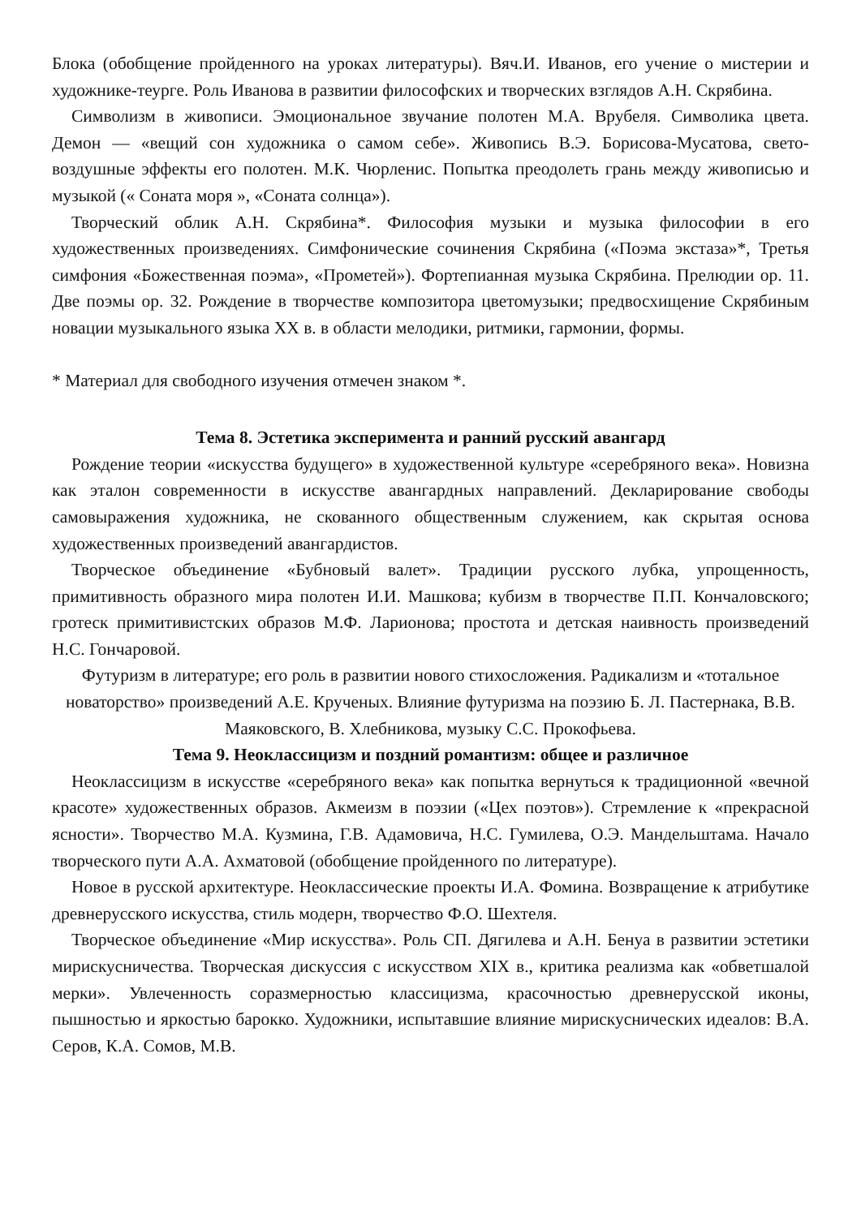Блока (обобщение пройденного на уроках литературы). Вяч.И. Иванов, его учение о мистерии и художнике-теурге. Роль Иванова в развитии философских и творческих взглядов А.Н. Скрябина.
Символизм в живописи. Эмоциональное звучание полотен М.А. Врубеля. Символика цвета. Демон — «вещий сон художника о самом себе». Живопись В.Э. Борисова-Мусатова, свето-воздушные эффекты его полотен. М.К. Чюрленис. Попытка преодолеть грань между живописью и музыкой (« Соната моря », «Соната солнца»).
Творческий облик А.Н. Скрябина*. Философия музыки и музыка философии в его художественных произведениях. Симфонические сочинения Скрябина («Поэма экстаза»*, Третья симфония «Божественная поэма», «Прометей»). Фортепианная музыка Скрябина. Прелюдии ор. 11. Две поэмы ор. 32. Рождение в творчестве композитора цветомузыки; предвосхищение Скрябиным новации музыкального языка XX в. в области мелодики, ритмики, гармонии, формы.
* Материал для свободного изучения отмечен знаком *.
Тема 8. Эстетика эксперимента и ранний русский авангард
Рождение теории «искусства будущего» в художественной культуре «серебряного века». Новизна как эталон современности в искусстве авангардных направлений. Декларирование свободы самовыражения художника, не скованного общественным служением, как скрытая основа художественных произведений авангардистов.
Творческое объединение «Бубновый валет». Традиции русского лубка, упрощенность, примитивность образного мира полотен И.И. Машкова; кубизм в творчестве П.П. Кончаловского; гротеск примитивистских образов М.Ф. Ларионова; простота и детская наивность произведений Н.С. Гончаровой.
Футуризм в литературе; его роль в развитии нового стихосложения. Радикализм и «тотальное новаторство» произведений А.Е. Крученых. Влияние футуризма на поэзию Б. Л. Пастернака, В.В. Маяковского, В. Хлебникова, музыку С.С. Прокофьева.
Тема 9. Неоклассицизм и поздний романтизм: общее и различное
Неоклассицизм в искусстве «серебряного века» как попытка вернуться к традиционной «вечной красоте» художественных образов. Акмеизм в поэзии («Цех поэтов»). Стремление к «прекрасной ясности». Творчество М.А. Кузмина, Г.В. Адамовича, Н.С. Гумилева, О.Э. Мандельштама. Начало творческого пути А.А. Ахматовой (обобщение пройденного по литературе).
Новое в русской архитектуре. Неоклассические проекты И.А. Фомина. Возвращение к атрибутике древнерусского искусства, стиль модерн, творчество Ф.О. Шехтеля.
Творческое объединение «Мир искусства». Роль СП. Дягилева и А.Н. Бенуа в развитии эстетики мирискусничества. Творческая дискуссия с искусством XIX в., критика реализма как «обветшалой мерки». Увлеченность соразмерностью классицизма, красочностью древнерусской иконы, пышностью и яркостью барокко. Художники, испытавшие влияние мирискуснических идеалов: В.А. Серов, К.А. Сомов, М.В.